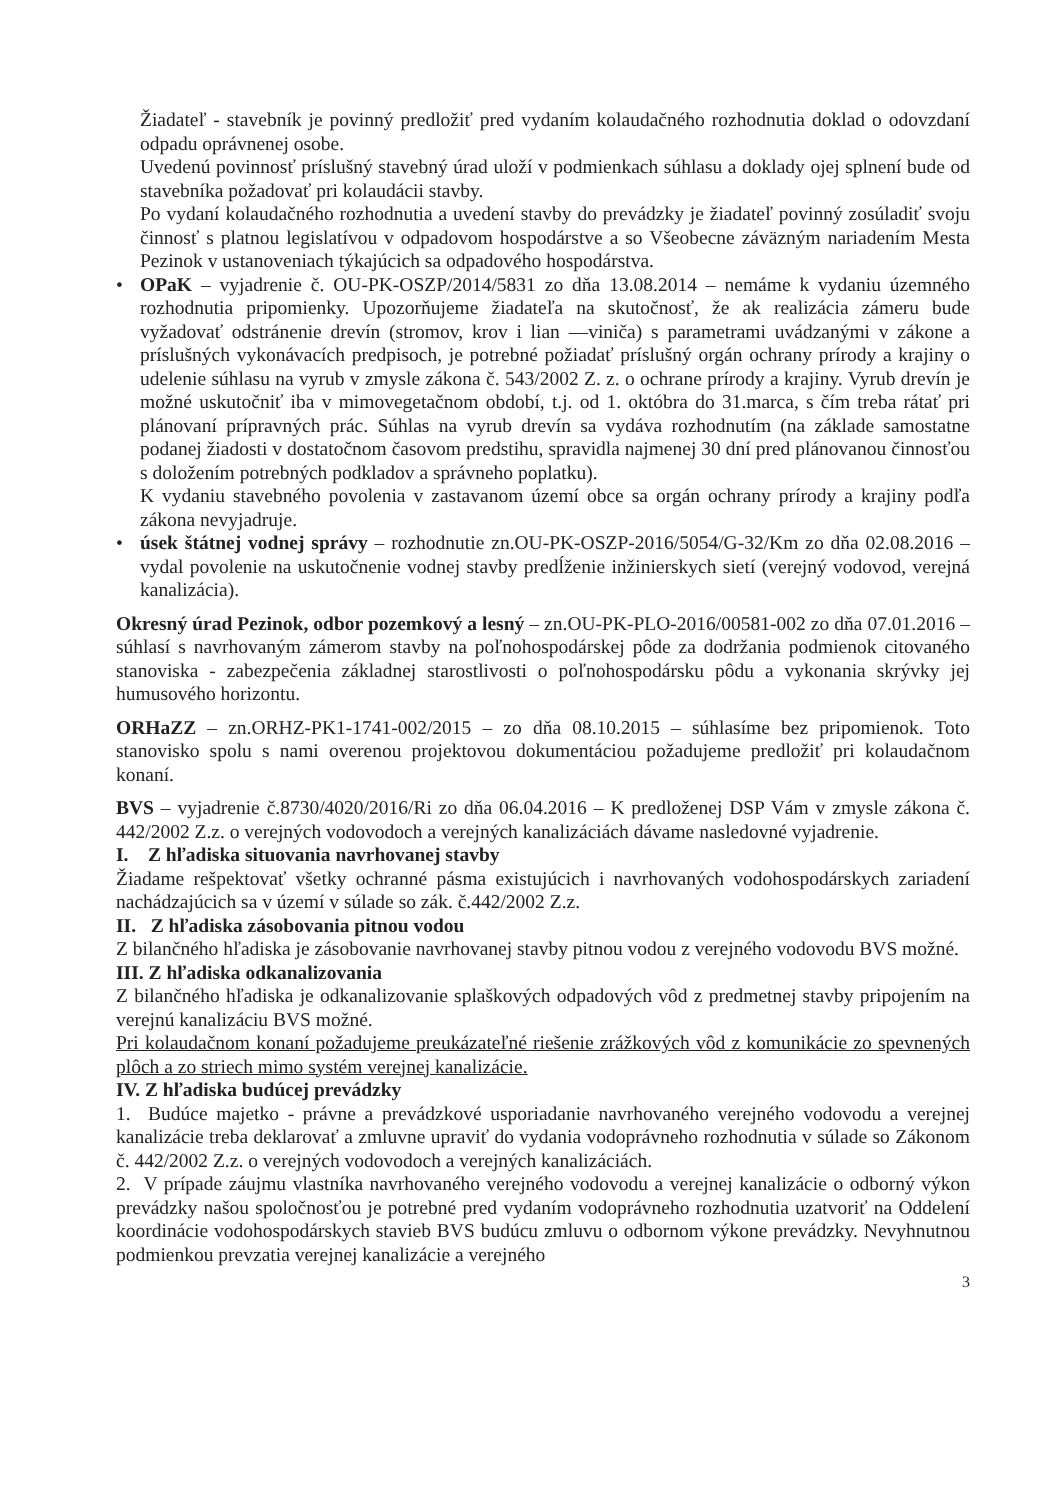Žiadateľ - stavebník je povinný predložiť pred vydaním kolaudačného rozhodnutia doklad o odovzdaní odpadu oprávnenej osobe.
Uvedenú povinnosť príslušný stavebný úrad uloží v podmienkach súhlasu a doklady ojej splnení bude od stavebníka požadovať pri kolaudácii stavby.
Po vydaní kolaudačného rozhodnutia a uvedení stavby do prevádzky je žiadateľ povinný zosúladiť svoju činnosť s platnou legislatívou v odpadovom hospodárstve a so Všeobecne záväzným nariadením Mesta Pezinok v ustanoveniach týkajúcich sa odpadového hospodárstva.
• OPaK – vyjadrenie č. OU-PK-OSZP/2014/5831 zo dňa 13.08.2014 – nemáme k vydaniu územného rozhodnutia pripomienky. Upozorňujeme žiadateľa na skutočnosť, že ak realizácia zámeru bude vyžadovať odstránenie drevín (stromov, krov i lian —viniča) s parametrami uvádzanými v zákone a príslušných vykonávacích predpisoch, je potrebné požiadať príslušný orgán ochrany prírody a krajiny o udelenie súhlasu na vyrub v zmysle zákona č. 543/2002 Z. z. o ochrane prírody a krajiny. Vyrub drevín je možné uskutočniť iba v mimovegetačnom období, t.j. od 1. októbra do 31.marca, s čím treba rátať pri plánovaní prípravných prác. Súhlas na vyrub drevín sa vydáva rozhodnutím (na základe samostatne podanej žiadosti v dostatočnom časovom predstihu, spravidla najmenej 30 dní pred plánovanou činnosťou s doložením potrebných podkladov a správneho poplatku).
K vydaniu stavebného povolenia v zastavanom území obce sa orgán ochrany prírody a krajiny podľa zákona nevyjadruje.
• úsek štátnej vodnej správy – rozhodnutie zn.OU-PK-OSZP-2016/5054/G-32/Km zo dňa 02.08.2016 – vydal povolenie na uskutočnenie vodnej stavby predĺženie inžinierskych sietí (verejný vodovod, verejná kanalizácia).
Okresný úrad Pezinok, odbor pozemkový a lesný – zn.OU-PK-PLO-2016/00581-002 zo dňa 07.01.2016 – súhlasí s navrhovaným zámerom stavby na poľnohospodárskej pôde za dodržania podmienok citovaného stanoviska - zabezpečenia základnej starostlivosti o poľnohospodársku pôdu a vykonania skrývky jej humusového horizontu.
ORHaZZ – zn.ORHZ-PK1-1741-002/2015 – zo dňa 08.10.2015 – súhlasíme bez pripomienok. Toto stanovisko spolu s nami overenou projektovou dokumentáciou požadujeme predložiť pri kolaudačnom konaní.
BVS – vyjadrenie č.8730/4020/2016/Ri zo dňa 06.04.2016 – K predloženej DSP Vám v zmysle zákona č. 442/2002 Z.z. o verejných vodovodoch a verejných kanalizáciách dávame nasledovné vyjadrenie.
I. Z hľadiska situovania navrhovanej stavby
Žiadame rešpektovať všetky ochranné pásma existujúcich i navrhovaných vodohospodárskych zariadení nachádzajúcich sa v území v súlade so zák. č.442/2002 Z.z.
II. Z hľadiska zásobovania pitnou vodou
Z bilančného hľadiska je zásobovanie navrhovanej stavby pitnou vodou z verejného vodovodu BVS možné.
III. Z hľadiska odkanalizovania
Z bilančného hľadiska je odkanalizovanie splaškových odpadových vôd z predmetnej stavby pripojením na verejnú kanalizáciu BVS možné.
Pri kolaudačnom konaní požadujeme preukázateľné riešenie zrážkových vôd z komunikácie zo spevnených plôch a zo striech mimo systém verejnej kanalizácie.
IV. Z hľadiska budúcej prevádzky
1. Budúce majetko - právne a prevádzkové usporiadanie navrhovaného verejného vodovodu a verejnej kanalizácie treba deklarovať a zmluvne upraviť do vydania vodoprávneho rozhodnutia v súlade so Zákonom č. 442/2002 Z.z. o verejných vodovodoch a verejných kanalizáciách.
2. V prípade záujmu vlastníka navrhovaného verejného vodovodu a verejnej kanalizácie o odborný výkon prevádzky našou spoločnosťou je potrebné pred vydaním vodoprávneho rozhodnutia uzatvoriť na Oddelení koordinácie vodohospodárskych stavieb BVS budúcu zmluvu o odbornom výkone prevádzky. Nevyhnutnou podmienkou prevzatia verejnej kanalizácie a verejného
3